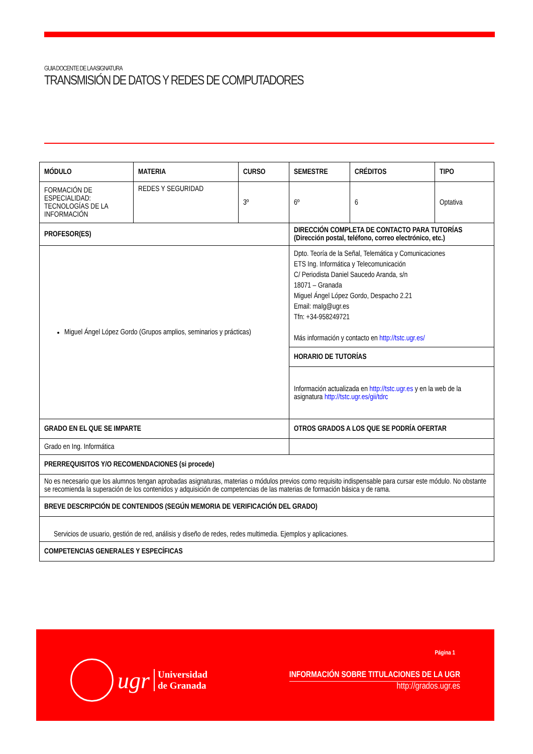GUIA DOCENTE DE LA ASIGNATURA
TRANSMISIÓN DE DATOS Y REDES DE COMPUTADORES
| MÓDULO | MATERIA | CURSO | SEMESTRE | CRÉDITOS | TIPO |
| --- | --- | --- | --- | --- | --- |
| FORMACIÓN DE ESPECIALIDAD: TECNOLOGÍAS DE LA INFORMACIÓN | REDES Y SEGURIDAD | 3º | 6º | 6 | Optativa |
| PROFESOR(ES) | | | DIRECCIÓN COMPLETA DE CONTACTO PARA TUTORÍAS (Dirección postal, teléfono, correo electrónico, etc.) | | |
| Miguel Ángel López Gordo (Grupos amplios, seminarios y prácticas) | | | Dpto. Teoría de la Señal, Telemática y Comunicaciones ETS Ing. Informática y Telecomunicación C/ Periodista Daniel Saucedo Aranda, s/n 18071 – Granada Miguel Ángel López Gordo, Despacho 2.21 Email: malg@ugr.es Tfn: +34-958249721 Más información y contacto en http://tstc.ugr.es/ | | |
| | | | HORARIO DE TUTORÍAS | | |
| | | | Información actualizada en http://tstc.ugr.es y en la web de la asignatura http://tstc.ugr.es/gii/tdrc | | |
| GRADO EN EL QUE SE IMPARTE | | | OTROS GRADOS A LOS QUE SE PODRÍA OFERTAR | | |
| Grado en Ing. Informática | | | | | |
| PRERREQUISITOS Y/O RECOMENDACIONES (si procede) | | | | | |
| No es necesario que los alumnos tengan aprobadas asignaturas, materias o módulos previos como requisito indispensable para cursar este módulo. No obstante se recomienda la superación de los contenidos y adquisición de competencias de las materias de formación básica y de rama. | | | | | |
| BREVE DESCRIPCIÓN DE CONTENIDOS (SEGÚN MEMORIA DE VERIFICACIÓN DEL GRADO) | | | | | |
| Servicios de usuario, gestión de red, análisis y diseño de redes, redes multimedia. Ejemplos y aplicaciones. | | | | | |
| COMPETENCIAS GENERALES Y ESPECÍFICAS | | | | | |
Página 1
ugr Universidad
de Granada
INFORMACIÓN SOBRE TITULACIONES DE LA UGR
http://grados.ugr.es